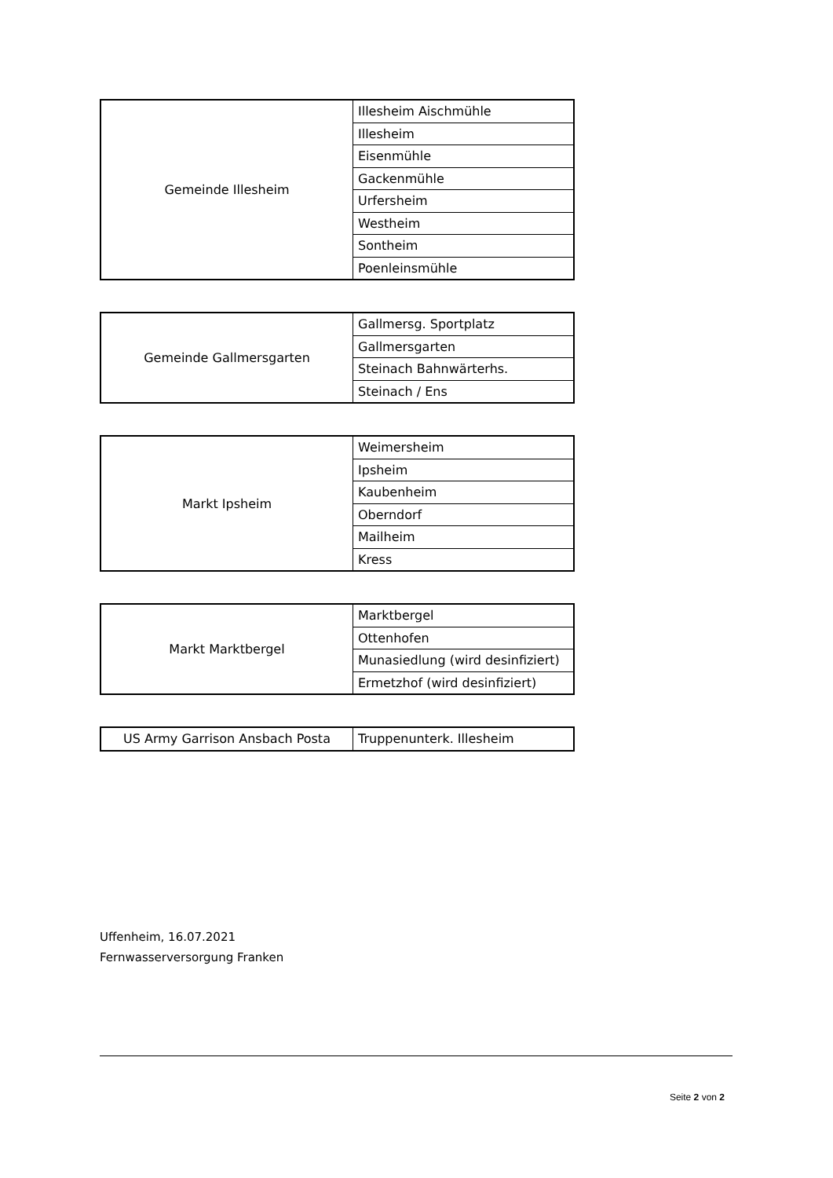| Gemeinde Illesheim | Illesheim Aischmühle |
| | Illesheim |
| | Eisenmühle |
| | Gackenmühle |
| | Urfersheim |
| | Westheim |
| | Sontheim |
| | Poenleinsmühle |
| Gemeinde Gallmersgarten | Gallmersg. Sportplatz |
| | Gallmersgarten |
| | Steinach Bahnwärterhs. |
| | Steinach / Ens |
| Markt Ipsheim | Weimersheim |
| | Ipsheim |
| | Kaubenheim |
| | Oberndorf |
| | Mailheim |
| | Kress |
| Markt Marktbergel | Marktbergel |
| | Ottenhofen |
| | Munasiedlung (wird desinfiziert) |
| | Ermetzhof (wird desinfiziert) |
| US Army Garrison Ansbach Posta | Truppenunterk. Illesheim |
Uffenheim, 16.07.2021
Fernwasserversorgung Franken
Seite 2 von 2